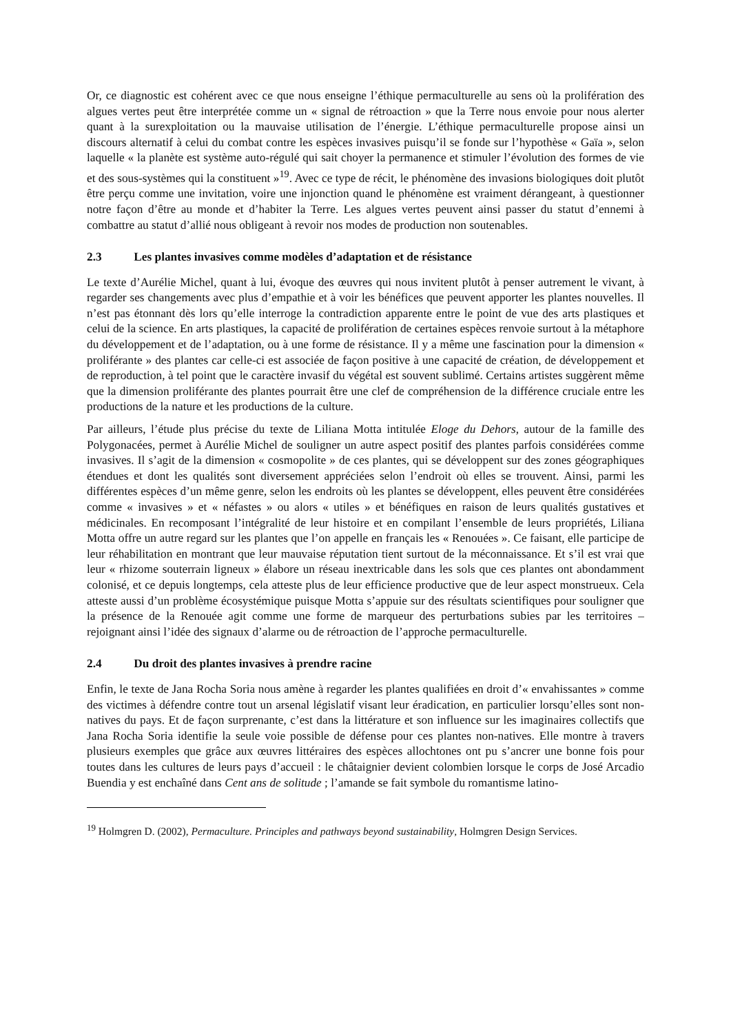Or, ce diagnostic est cohérent avec ce que nous enseigne l’éthique permaculturelle au sens où la prolifération des algues vertes peut être interprétée comme un « signal de rétroaction » que la Terre nous envoie pour nous alerter quant à la surexploitation ou la mauvaise utilisation de l’énergie. L’éthique permaculturelle propose ainsi un discours alternatif à celui du combat contre les espèces invasives puisqu’il se fonde sur l’hypothèse « Gaïa », selon laquelle « la planète est système auto-régulé qui sait choyer la permanence et stimuler l’évolution des formes de vie et des sous-systèmes qui la constituent »<sup>19</sup>. Avec ce type de récit, le phénomène des invasions biologiques doit plutôt être perçu comme une invitation, voire une injonction quand le phénomène est vraiment dérangeant, à questionner notre façon d’être au monde et d’habiter la Terre. Les algues vertes peuvent ainsi passer du statut d’ennemi à combattre au statut d’allié nous obligeant à revoir nos modes de production non soutenables.
2.3 Les plantes invasives comme modèles d’adaptation et de résistance
Le texte d’Aurélie Michel, quant à lui, évoque des œuvres qui nous invitent plutôt à penser autrement le vivant, à regarder ses changements avec plus d’empathie et à voir les bénéfices que peuvent apporter les plantes nouvelles. Il n’est pas étonnant dès lors qu’elle interroge la contradiction apparente entre le point de vue des arts plastiques et celui de la science. En arts plastiques, la capacité de prolifération de certaines espèces renvoie surtout à la métaphore du développement et de l’adaptation, ou à une forme de résistance. Il y a même une fascination pour la dimension « proliférante » des plantes car celle-ci est associée de façon positive à une capacité de création, de développement et de reproduction, à tel point que le caractère invasif du végétal est souvent sublimé. Certains artistes suggèrent même que la dimension proliférante des plantes pourrait être une clef de compréhension de la différence cruciale entre les productions de la nature et les productions de la culture.
Par ailleurs, l’étude plus précise du texte de Liliana Motta intitulée Eloge du Dehors, autour de la famille des Polygonacées, permet à Aurélie Michel de souligner un autre aspect positif des plantes parfois considérées comme invasives. Il s’agit de la dimension « cosmopolite » de ces plantes, qui se développent sur des zones géographiques étendues et dont les qualités sont diversement appréciées selon l’endroit où elles se trouvent. Ainsi, parmi les différentes espèces d’un même genre, selon les endroits où les plantes se développent, elles peuvent être considérées comme « invasives » et « néfastes » ou alors « utiles » et bénéfiques en raison de leurs qualités gustatives et médicinales. En recomposant l’intégralité de leur histoire et en compilant l’ensemble de leurs propriétés, Liliana Motta offre un autre regard sur les plantes que l’on appelle en français les « Renouées ». Ce faisant, elle participe de leur réhabilitation en montrant que leur mauvaise réputation tient surtout de la méconnaissance. Et s’il est vrai que leur « rhizome souterrain ligneux » élabore un réseau inextricable dans les sols que ces plantes ont abondamment colonisé, et ce depuis longtemps, cela atteste plus de leur efficience productive que de leur aspect monstrueux. Cela atteste aussi d’un problème écosystémique puisque Motta s’appuie sur des résultats scientifiques pour souligner que la présence de la Renouée agit comme une forme de marqueur des perturbations subies par les territoires – rejoignant ainsi l’idée des signaux d’alarme ou de rétroaction de l’approche permaculturelle.
2.4 Du droit des plantes invasives à prendre racine
Enfin, le texte de Jana Rocha Soria nous amène à regarder les plantes qualifiées en droit d’« envahissantes » comme des victimes à défendre contre tout un arsenal législatif visant leur éradication, en particulier lorsqu’elles sont non-natives du pays. Et de façon surprenante, c’est dans la littérature et son influence sur les imaginaires collectifs que Jana Rocha Soria identifie la seule voie possible de défense pour ces plantes non-natives. Elle montre à travers plusieurs exemples que grâce aux œuvres littéraires des espèces allochtones ont pu s’ancrer une bonne fois pour toutes dans les cultures de leurs pays d’accueil : le châtaignier devient colombien lorsque le corps de José Arcadio Buendia y est enchaîné dans Cent ans de solitude ; l’amande se fait symbole du romantisme latino-
<sup>19</sup> Holmgren D. (2002), Permaculture. Principles and pathways beyond sustainability, Holmgren Design Services.